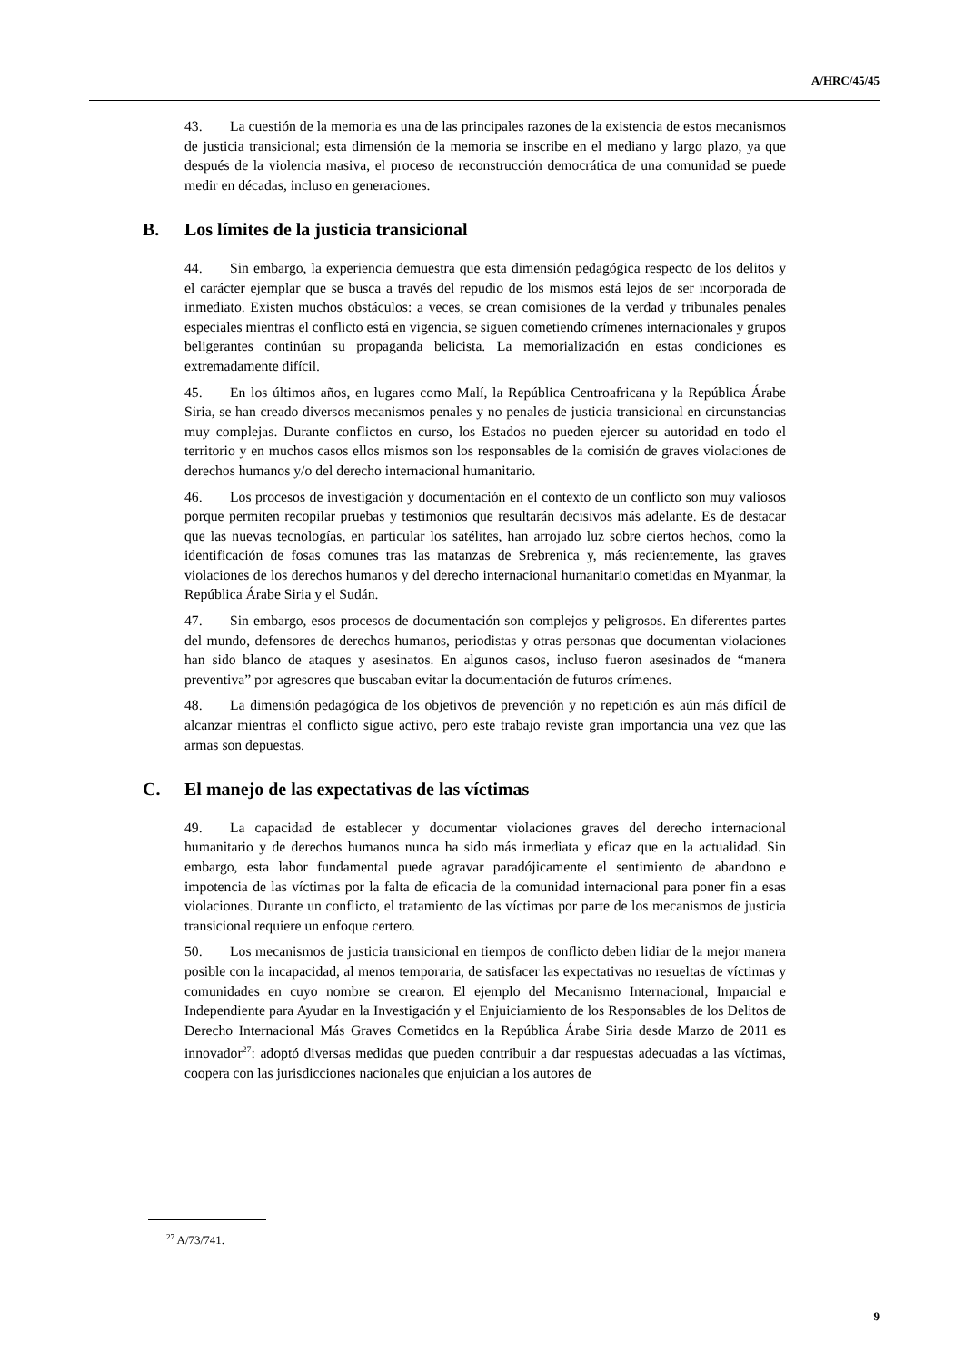A/HRC/45/45
43. La cuestión de la memoria es una de las principales razones de la existencia de estos mecanismos de justicia transicional; esta dimensión de la memoria se inscribe en el mediano y largo plazo, ya que después de la violencia masiva, el proceso de reconstrucción democrática de una comunidad se puede medir en décadas, incluso en generaciones.
B. Los límites de la justicia transicional
44. Sin embargo, la experiencia demuestra que esta dimensión pedagógica respecto de los delitos y el carácter ejemplar que se busca a través del repudio de los mismos está lejos de ser incorporada de inmediato. Existen muchos obstáculos: a veces, se crean comisiones de la verdad y tribunales penales especiales mientras el conflicto está en vigencia, se siguen cometiendo crímenes internacionales y grupos beligerantes continúan su propaganda belicista. La memorialización en estas condiciones es extremadamente difícil.
45. En los últimos años, en lugares como Malí, la República Centroafricana y la República Árabe Siria, se han creado diversos mecanismos penales y no penales de justicia transicional en circunstancias muy complejas. Durante conflictos en curso, los Estados no pueden ejercer su autoridad en todo el territorio y en muchos casos ellos mismos son los responsables de la comisión de graves violaciones de derechos humanos y/o del derecho internacional humanitario.
46. Los procesos de investigación y documentación en el contexto de un conflicto son muy valiosos porque permiten recopilar pruebas y testimonios que resultarán decisivos más adelante. Es de destacar que las nuevas tecnologías, en particular los satélites, han arrojado luz sobre ciertos hechos, como la identificación de fosas comunes tras las matanzas de Srebrenica y, más recientemente, las graves violaciones de los derechos humanos y del derecho internacional humanitario cometidas en Myanmar, la República Árabe Siria y el Sudán.
47. Sin embargo, esos procesos de documentación son complejos y peligrosos. En diferentes partes del mundo, defensores de derechos humanos, periodistas y otras personas que documentan violaciones han sido blanco de ataques y asesinatos. En algunos casos, incluso fueron asesinados de “manera preventiva” por agresores que buscaban evitar la documentación de futuros crímenes.
48. La dimensión pedagógica de los objetivos de prevención y no repetición es aún más difícil de alcanzar mientras el conflicto sigue activo, pero este trabajo reviste gran importancia una vez que las armas son depuestas.
C. El manejo de las expectativas de las víctimas
49. La capacidad de establecer y documentar violaciones graves del derecho internacional humanitario y de derechos humanos nunca ha sido más inmediata y eficaz que en la actualidad. Sin embargo, esta labor fundamental puede agravar paradójicamente el sentimiento de abandono e impotencia de las víctimas por la falta de eficacia de la comunidad internacional para poner fin a esas violaciones. Durante un conflicto, el tratamiento de las víctimas por parte de los mecanismos de justicia transicional requiere un enfoque certero.
50. Los mecanismos de justicia transicional en tiempos de conflicto deben lidiar de la mejor manera posible con la incapacidad, al menos temporaria, de satisfacer las expectativas no resueltas de víctimas y comunidades en cuyo nombre se crearon. El ejemplo del Mecanismo Internacional, Imparcial e Independiente para Ayudar en la Investigación y el Enjuiciamiento de los Responsables de los Delitos de Derecho Internacional Más Graves Cometidos en la República Árabe Siria desde Marzo de 2011 es innovador<sup>27</sup>: adoptó diversas medidas que pueden contribuir a dar respuestas adecuadas a las víctimas, coopera con las jurisdicciones nacionales que enjuician a los autores de
<sup>27</sup> A/73/741.
9